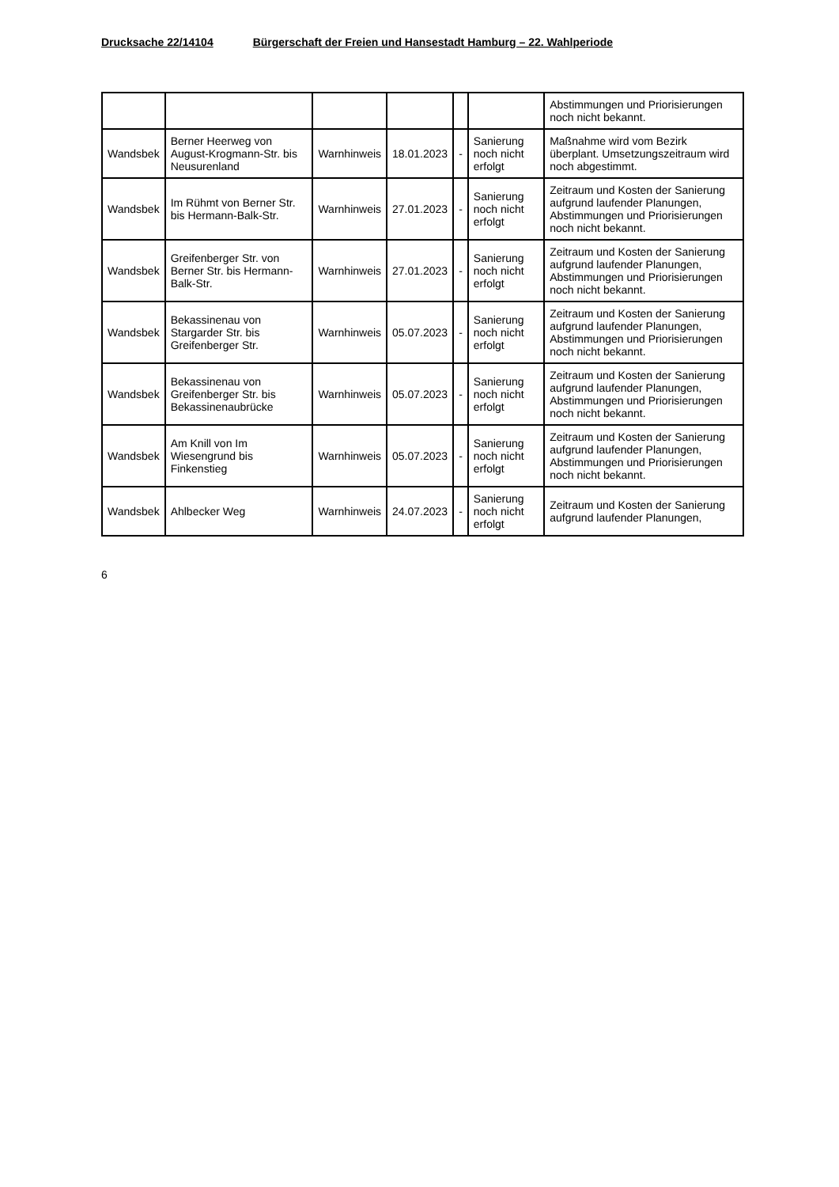Drucksache 22/14104 Bürgerschaft der Freien und Hansestadt Hamburg – 22. Wahlperiode
| | | | | | | Abstimmungen und Priorisierungen noch nicht bekannt. |
| Wandsbek | Berner Heerweg von August-Krogmann-Str. bis Neusurenland | Warnhinweis | 18.01.2023 | - | Sanierung noch nicht erfolgt | Maßnahme wird vom Bezirk überplant. Umsetzungszeitraum wird noch abgestimmt. |
| Wandsbek | Im Rühmt von Berner Str. bis Hermann-Balk-Str. | Warnhinweis | 27.01.2023 | - | Sanierung noch nicht erfolgt | Zeitraum und Kosten der Sanierung aufgrund laufender Planungen, Abstimmungen und Priorisierungen noch nicht bekannt. |
| Wandsbek | Greifenberger Str. von Berner Str. bis Hermann-Balk-Str. | Warnhinweis | 27.01.2023 | - | Sanierung noch nicht erfolgt | Zeitraum und Kosten der Sanierung aufgrund laufender Planungen, Abstimmungen und Priorisierungen noch nicht bekannt. |
| Wandsbek | Bekassinenau von Stargarder Str. bis Greifenberger Str. | Warnhinweis | 05.07.2023 | - | Sanierung noch nicht erfolgt | Zeitraum und Kosten der Sanierung aufgrund laufender Planungen, Abstimmungen und Priorisierungen noch nicht bekannt. |
| Wandsbek | Bekassinenau von Greifenberger Str. bis Bekassinenaubrücke | Warnhinweis | 05.07.2023 | - | Sanierung noch nicht erfolgt | Zeitraum und Kosten der Sanierung aufgrund laufender Planungen, Abstimmungen und Priorisierungen noch nicht bekannt. |
| Wandsbek | Am Knill von Im Wiesengrund bis Finkenstieg | Warnhinweis | 05.07.2023 | - | Sanierung noch nicht erfolgt | Zeitraum und Kosten der Sanierung aufgrund laufender Planungen, Abstimmungen und Priorisierungen noch nicht bekannt. |
| Wandsbek | Ahlbecker Weg | Warnhinweis | 24.07.2023 | - | Sanierung noch nicht erfolgt | Zeitraum und Kosten der Sanierung aufgrund laufender Planungen, |
6